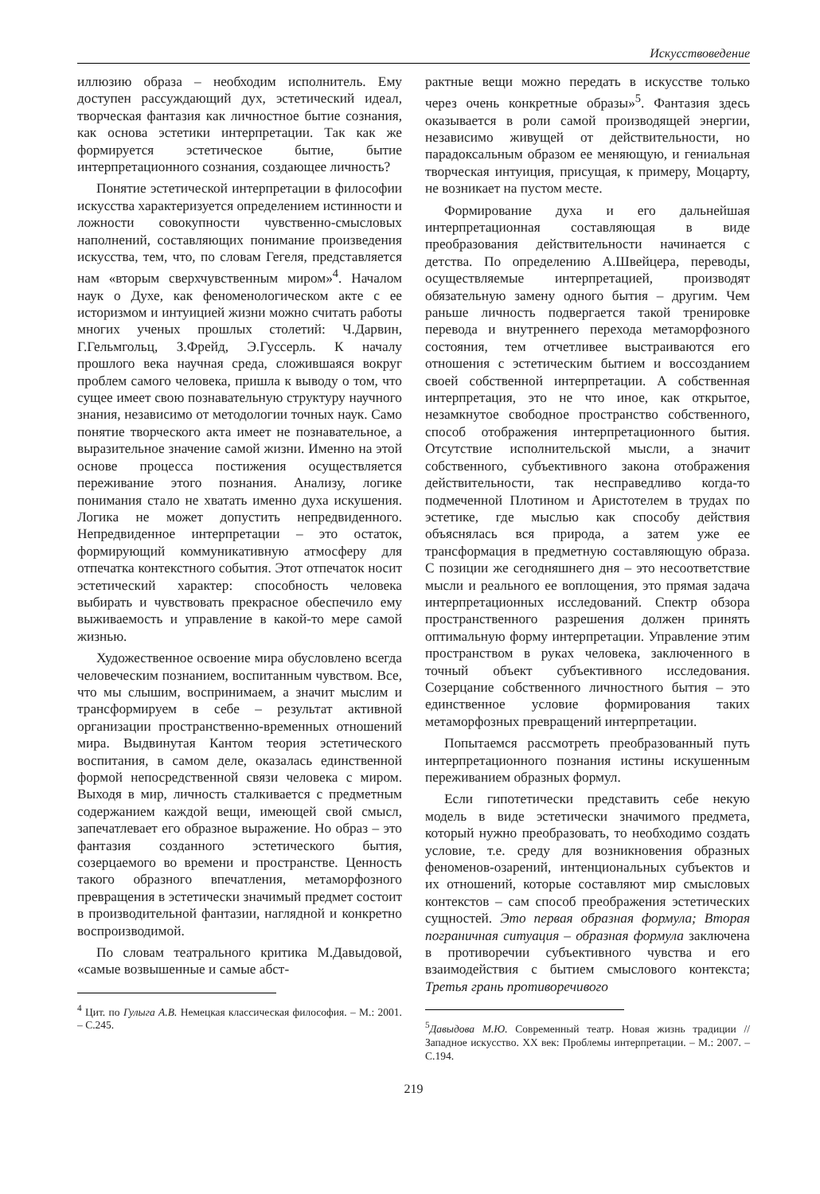Искусствоведение
иллюзию образа – необходим исполнитель. Ему доступен рассуждающий дух, эстетический идеал, творческая фантазия как личностное бытие сознания, как основа эстетики интерпретации. Так как же формируется эстетическое бытие, бытие интерпретационного сознания, создающее личность?
Понятие эстетической интерпретации в философии искусства характеризуется определением истинности и ложности совокупности чувственно-смысловых наполнений, составляющих понимание произведения искусства, тем, что, по словам Гегеля, представляется нам «вторым сверхчувственным миром»<sup>4</sup>. Началом наук о Духе, как феноменологическом акте с ее историзмом и интуицией жизни можно считать работы многих ученых прошлых столетий: Ч.Дарвин, Г.Гельмгольц, З.Фрейд, Э.Гуссерль. К началу прошлого века научная среда, сложившаяся вокруг проблем самого человека, пришла к выводу о том, что сущее имеет свою познавательную структуру научного знания, независимо от методологии точных наук. Само понятие творческого акта имеет не познавательное, а выразительное значение самой жизни. Именно на этой основе процесса постижения осуществляется переживание этого познания. Анализу, логике понимания стало не хватать именно духа искушения. Логика не может допустить непредвиденного. Непредвиденное интерпретации – это остаток, формирующий коммуникативную атмосферу для отпечатка контекстного события. Этот отпечаток носит эстетический характер: способность человека выбирать и чувствовать прекрасное обеспечило ему выживаемость и управление в какой-то мере самой жизнью.
Художественное освоение мира обусловлено всегда человеческим познанием, воспитанным чувством. Все, что мы слышим, воспринимаем, а значит мыслим и трансформируем в себе – результат активной организации пространственно-временных отношений мира. Выдвинутая Кантом теория эстетического воспитания, в самом деле, оказалась единственной формой непосредственной связи человека с миром. Выходя в мир, личность сталкивается с предметным содержанием каждой вещи, имеющей свой смысл, запечатлевает его образное выражение. Но образ – это фантазия созданного эстетического бытия, созерцаемого во времени и пространстве. Ценность такого образного впечатления, метаморфозного превращения в эстетически значимый предмет состоит в производительной фантазии, наглядной и конкретно воспроизводимой.
По словам театрального критика М.Давыдовой, «самые возвышенные и самые абст-
<sup>4</sup> Цит. по Гулыга А.В. Немецкая классическая философия. – М.: 2001. – С.245.
рактные вещи можно передать в искусстве только через очень конкретные образы»<sup>5</sup>. Фантазия здесь оказывается в роли самой производящей энергии, независимо живущей от действительности, но парадоксальным образом ее меняющую, и гениальная творческая интуиция, присущая, к примеру, Моцарту, не возникает на пустом месте.
Формирование духа и его дальнейшая интерпретационная составляющая в виде преобразования действительности начинается с детства. По определению А.Швейцера, переводы, осуществляемые интерпретацией, производят обязательную замену одного бытия – другим. Чем раньше личность подвергается такой тренировке перевода и внутреннего перехода метаморфозного состояния, тем отчетливее выстраиваются его отношения с эстетическим бытием и воссозданием своей собственной интерпретации. А собственная интерпретация, это не что иное, как открытое, незамкнутое свободное пространство собственного, способ отображения интерпретационного бытия. Отсутствие исполнительской мысли, а значит собственного, субъективного закона отображения действительности, так несправедливо когда-то подмеченной Плотином и Аристотелем в трудах по эстетике, где мыслью как способу действия объяснялась вся природа, а затем уже ее трансформация в предметную составляющую образа. С позиции же сегодняшнего дня – это несоответствие мысли и реального ее воплощения, это прямая задача интерпретационных исследований. Спектр обзора пространственного разрешения должен принять оптимальную форму интерпретации. Управление этим пространством в руках человека, заключенного в точный объект субъективного исследования. Созерцание собственного личностного бытия – это единственное условие формирования таких метаморфозных превращений интерпретации.
Попытаемся рассмотреть преобразованный путь интерпретационного познания истины искушенным переживанием образных формул.
Если гипотетически представить себе некую модель в виде эстетически значимого предмета, который нужно преобразовать, то необходимо создать условие, т.е. среду для возникновения образных феноменов-озарений, интенциональных субъектов и их отношений, которые составляют мир смысловых контекстов – сам способ преображения эстетических сущностей. Это первая образная формула; Вторая пограничная ситуация – образная формула заключена в противоречии субъективного чувства и его взаимодействия с бытием смыслового контекста; Третья грань противоречивого
<sup>5</sup> Давыдова М.Ю. Современный театр. Новая жизнь традиции // Западное искусство. XX век: Проблемы интерпретации. – М.: 2007. – С.194.
219